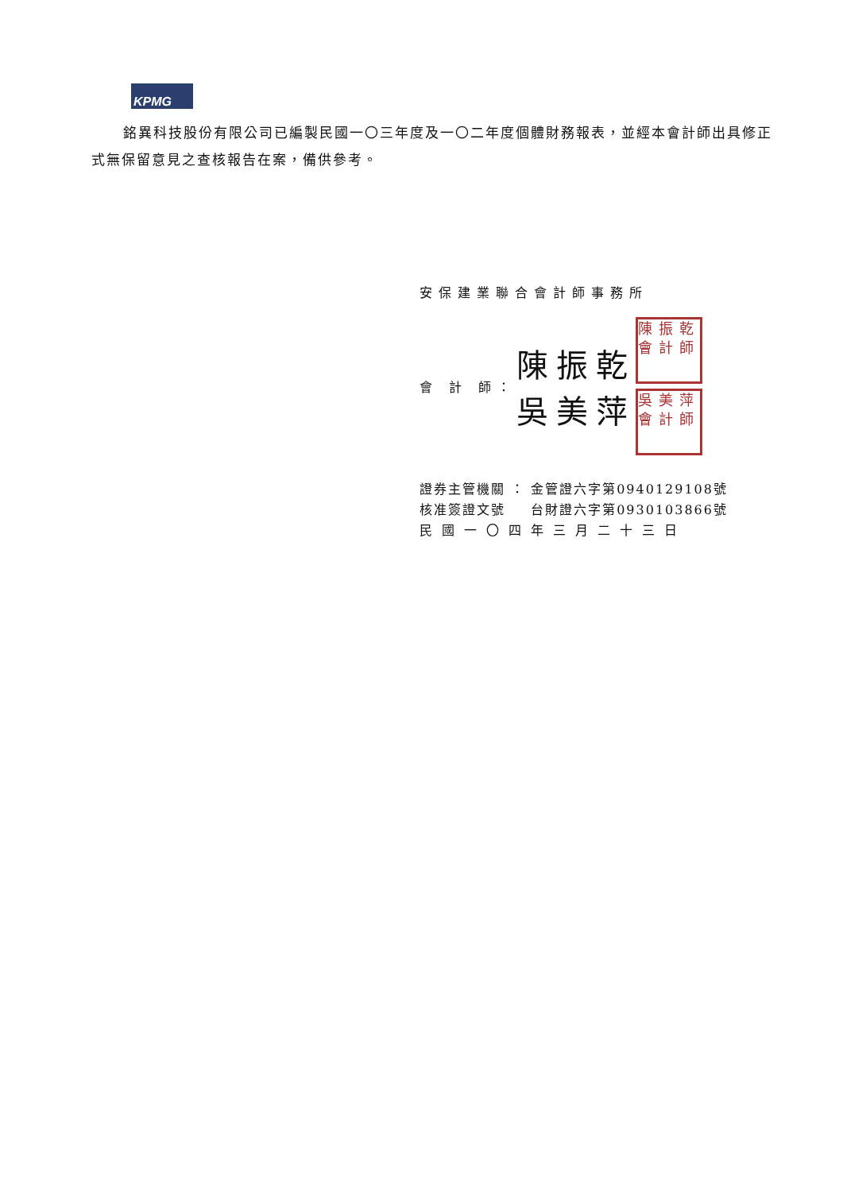KPMG
銘異科技股份有限公司已編製民國一〇三年度及一〇二年度個體財務報表，並經本會計師出具修正式無保留意見之查核報告在案，備供參考。
安保建業聯合會計師事務所
會 計 師： 陳振乾
吳美萍 陳振乾會計師
吳美萍會計師
證券主管機關 ： 金管證六字第0940129108號
核准簽證文號 　 台財證六字第0930103866號
民國一〇四年三月二十三日